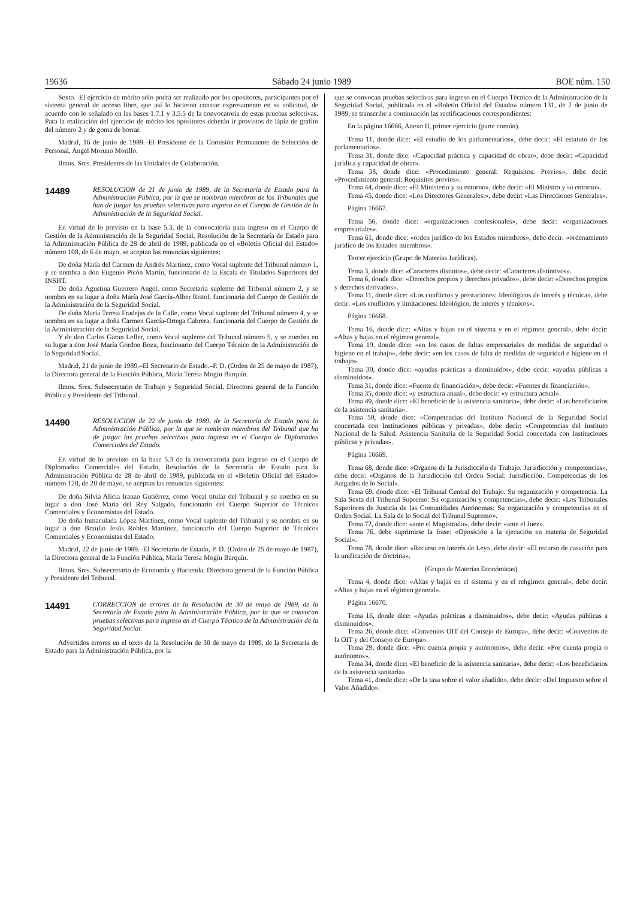19636 Sábado 24 junio 1989 BOE núm. 150
Sexto.–El ejercicio de mérito sólo podrá ser realizado por los opositores, participantes por el sistema general de acceso libre, que así lo hicieron constar expresamente en su solicitud, de acuerdo con lo señalado en las bases 1.7.1 y 3.5.5 de la convocatoria de estas pruebas selectivas. Para la realización del ejercicio de mérito los opositores deberán ir provistos de lápiz de grafito del número 2 y de goma de borrar.
Madrid, 16 de junio de 1989.–El Presidente de la Comisión Permanente de Selección de Personal, Angel Moruno Morillo.
Ilmos. Sres. Presidentes de las Unidades de Colaboración.
14489
RESOLUCION de 21 de junio de 1989, de la Secretaría de Estado para la Administración Pública, por la que se nombran miembros de los Tribunales que han de juzgar las pruebas selectivas para ingreso en el Cuerpo de Gestión de la Administración de la Seguridad Social.
En virtud de lo previsto en la base 5.3, de la convocatoria para ingreso en el Cuerpo de Gestión de la Administración de la Seguridad Social, Resolución de la Secretaría de Estado para la Administración Pública de 28 de abril de 1989, publicada en el «Boletín Oficial del Estado» número 108, de 6 de mayo, se aceptan las renuncias siguientes:
De doña María del Carmen de Andrés Martínez, como Vocal suplente del Tribunal número 1, y se nombra a don Eugenio Picón Martín, funcionario de la Escala de Titulados Superiores del INSHT.
De doña Agustina Guerrero Angel, como Secretaria suplente del Tribunal número 2, y se nombra en su lugar a doña María José García-Alber Ristol, funcionaria del Cuerpo de Gestión de la Administración de la Seguridad Social.
De doña María Teresa Fradejas de la Calle, como Vocal suplente del Tribunal número 4, y se nombra en su lugar a doña Carmen García-Ortega Cabrera, funcionaria del Cuerpo de Gestión de la Administración de la Seguridad Social.
Y de don Carlos Garan Lefler, como Vocal suplente del Tribunal número 5, y se nombra en su lugar a don José María Gordon Boza, funcionario del Cuerpo Técnico de la Administración de la Seguridad Social.
Madrid, 21 de junio de 1989.–El Secretario de Estado.–P. D. (Orden de 25 de mayo de 1987), la Directora general de la Función Pública, María Teresa Mogín Barquín.
Ilmos. Sres. Subsecretario de Trabajo y Seguridad Social, Directora general de la Función Pública y Presidente del Tribunal.
14490
RESOLUCION de 22 de junio de 1989, de la Secretaría de Estado para la Administración Pública, por la que se nombran miembros del Tribunal que ha de juzgar las pruebas selectivas para ingreso en el Cuerpo de Diplomados Comerciales del Estado.
En virtud de lo previsto en la base 5.3 de la convocatoria para ingreso en el Cuerpo de Diplomados Comerciales del Estado, Resolución de la Secretaría de Estado para la Administración Pública de 28 de abril de 1989, publicada en el «Boletín Oficial del Estado» número 120, de 20 de mayo, se aceptan las renuncias siguientes:
De doña Silvia Alicia Iranzo Gutiérrez, como Vocal titular del Tribunal y se nombra en su lugar a don José María del Rey Salgado, funcionario del Cuerpo Superior de Técnicos Comerciales y Economistas del Estado.
De doña Inmaculada López Martínez, como Vocal suplente del Tribunal y se nombra en su lugar a don Braulio Jesús Robles Martínez, funcionario del Cuerpo Superior de Técnicos Comerciales y Economistas del Estado.
Madrid, 22 de junio de 1989.–El Secretario de Estado, P. D. (Orden de 25 de mayo de 1987), la Directora general de la Función Pública, María Teresa Mogín Barquín.
Ilmos. Sres. Subsecretario de Economía y Hacienda, Directora general de la Función Pública y Presidente del Tribunal.
14491
CORRECCION de errores de la Resolución de 30 de mayo de 1989, de la Secretaría de Estado para la Administración Pública, por la que se convocan pruebas selectivas para ingreso en el Cuerpo Técnico de la Administración de la Seguridad Social.
Advertidos errores en el texto de la Resolución de 30 de mayo de 1989, de la Secretaría de Estado para la Administración Pública, por la
que se convocan pruebas selectivas para ingreso en el Cuerpo Técnico de la Administración de la Seguridad Social, publicada en el «Boletín Oficial del Estado» número 131, de 2 de junio de 1989, se transcribe a continuación las rectificaciones correspondientes:
En la página 16666, Anexo II, primer ejercicio (parte común).
Tema 11, donde dice: «El estudio de los parlamentarios», debe decir: «El estatuto de los parlamentarios».
Tema 31, donde dice: «Capacidad práctica y capacidad de obrar», debe decir: «Capacidad jurídica y capacidad de obrar».
Tema 38, donde dice: «Procedimiento general: Requisitos: Previos», debe decir: «Procedimiento general: Requisitos previos».
Tema 44, donde dice: «El Ministerio y su entorno», debe decir: «El Ministro y su entorno».
Tema 45, donde dice: «Los Directores Generales:», debe decir: «Las Direcciones Generales».
Página 16667.
Tema 56, donde dice: «organizaciones confesionales», debe decir: «organizaciones empresariales».
Tema 61, donde dice: «orden jurídico de los Estados miembros», debe decir: «ordenamiento jurídico de los Estados miembros».
Tercer ejercicio (Grupo de Materias Jurídicas).
Tema 3, donde dice: «Caracteres distintos», debe decir: «Caracteres distintivos».
Tema 6, donde dice: «Derechos propios y derechos privados», debe decir: «Derechos propios y derechos derivados».
Tema 11, donde dice: «Los conflictos y prestaciones: Ideológicos de interés y técnica», debe decir: «Los conflictos y limitaciones: Ideológico, de interés y técnicos».
Página 16668.
Tema 16, donde dice: «Altas y bajas en el sistema y en el régimen general», debe decir: «Altas y bajas en el régimen general».
Tema 19, donde dice: «en los casos de faltas empresariales de medidas de seguridad o higiene en el trabajo», debe decir: «en los casos de falta de medidas de seguridad e higiene en el trabajo».
Tema 30, donde dice: «ayudas prácticas a disminuidos», debe decir: «ayudas públicas a disminuidos».
Tema 31, donde dice: «Fuente de financiación», debe decir: «Fuentes de financiación».
Tema 35, donde dice: «y estructura anual», debe decir: «y estructura actual».
Tema 49, donde dice: «El beneficio de la asistencia sanitaria», debe decir: «Los beneficiarios de la asistencia sanitaria».
Tema 50, donde dice: «Competencias del Instituto Nacional de la Seguridad Social concertada con Instituciones públicas y privadas», debe decir: «Competencias del Instituto Nacional de la Salud. Asistencia Sanitaria de la Seguridad Social concertada con Instituciones públicas y privadas».
Página 16669.
Tema 68, donde dice: «Organos de la Jurisdicción de Trabajo. Jurisdicción y competencias», debe decir: «Organos de la Jurisdicción del Orden Social: Jurisdicción. Competencias de los Juzgados de lo Social».
Tema 69, donde dice: «El Tribunal Central del Trabajo. Su organización y competencia. La Sala Sexta del Tribunal Supremo: Su organización y competencias», debe decir: «Los Tribunales Superiores de Justicia de las Comunidades Autónomas: Su organización y competencias en el Orden Social. La Sala de lo Social del Tribunal Supremo».
Tema 72, donde dice: «ante el Magistrado», debe decir: «ante el Juez».
Tema 76, debe suprimirse la frase: «Oposición a la ejecución en materia de Seguridad Social».
Tema 78, donde dice: «Recurso en interés de Ley», debe decir: «El recurso de casación para la unificación de doctrina».
(Grupo de Materias Económicas)
Tema 4, donde dice: «Altas y bajas en el sistema y en el rehgimen general», debe decir: «Altas y bajas en el régimen general».
Página 16670.
Tema 16, donde dice: «Ayudas prácticas a disminuidos», debe decir: «Ayudas públicas a disminuidos».
Tema 26, donde dice: «Convenios OIT del Consejo de Europa», debe decir: «Convenios de la OIT y del Consejo de Europa».
Tema 29, donde dice: «Por cuenta propia y autónomos», debe decir: «Por cuenta propia o autónomos».
Tema 34, donde dice: «El beneficio de la asistencia sanitaria», debe decir: «Los beneficiarios de la asistencia sanitaria».
Tema 41, donde dice: «De la tasa sobre el valor añadido», debe decir: «Del Impuesto sobre el Valor Añadido».